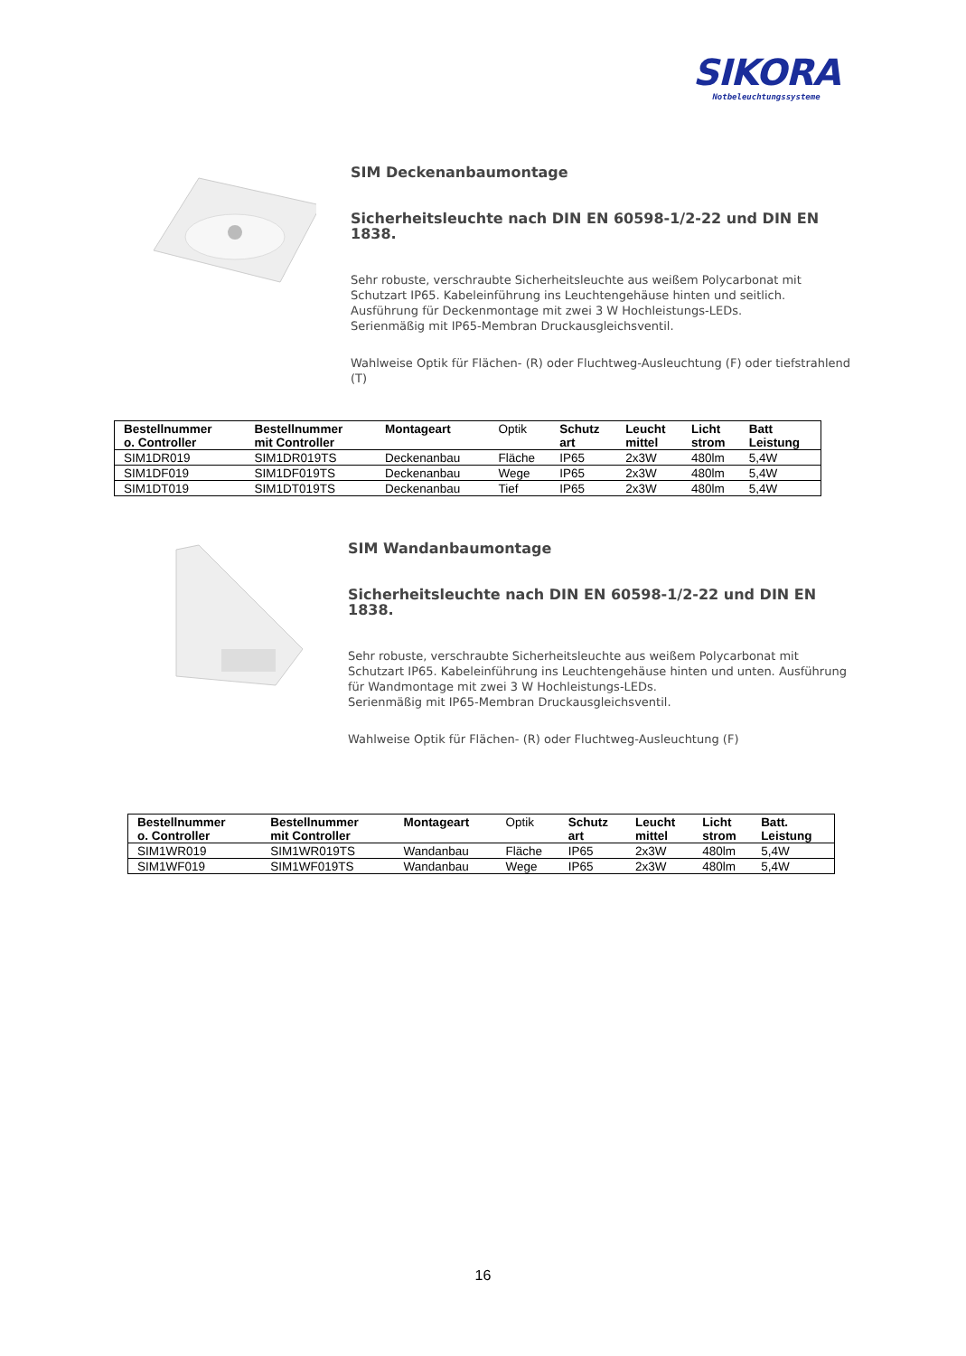SIKORA
Notbeleuchtungssysteme
SIM Deckenanbaumontage
Sicherheitsleuchte nach DIN EN 60598-1/2-22 und DIN EN 1838.
Sehr robuste, verschraubte Sicherheitsleuchte aus weißem Polycarbonat mit Schutzart IP65. Kabeleinführung ins Leuchtengehäuse hinten und seitlich. Ausführung für Deckenmontage mit zwei 3 W Hochleistungs-LEDs.
Serienmäßig mit IP65-Membran Druckausgleichsventil.
Wahlweise Optik für Flächen- (R) oder Fluchtweg-Ausleuchtung (F) oder tiefstrahlend (T)
| Bestellnummer o. Controller | Bestellnummer mit Controller | Montageart | Optik | Schutz art | Leucht mittel | Licht strom | Batt Leistung |
| --- | --- | --- | --- | --- | --- | --- | --- |
| SIM1DR019 | SIM1DR019TS | Deckenanbau | Fläche | IP65 | 2x3W | 480lm | 5,4W |
| SIM1DF019 | SIM1DF019TS | Deckenanbau | Wege | IP65 | 2x3W | 480lm | 5,4W |
| SIM1DT019 | SIM1DT019TS | Deckenanbau | Tief | IP65 | 2x3W | 480lm | 5,4W |
SIM Wandanbaumontage
Sicherheitsleuchte nach DIN EN 60598-1/2-22 und DIN EN 1838.
Sehr robuste, verschraubte Sicherheitsleuchte aus weißem Polycarbonat mit Schutzart IP65. Kabeleinführung ins Leuchtengehäuse hinten und unten. Ausführung für Wandmontage mit zwei 3 W Hochleistungs-LEDs.
Serienmäßig mit IP65-Membran Druckausgleichsventil.
Wahlweise Optik für Flächen- (R) oder Fluchtweg-Ausleuchtung (F)
| Bestellnummer o. Controller | Bestellnummer mit Controller | Montageart | Optik | Schutz art | Leucht mittel | Licht strom | Batt. Leistung |
| --- | --- | --- | --- | --- | --- | --- | --- |
| SIM1WR019 | SIM1WR019TS | Wandanbau | Fläche | IP65 | 2x3W | 480lm | 5,4W |
| SIM1WF019 | SIM1WF019TS | Wandanbau | Wege | IP65 | 2x3W | 480lm | 5,4W |
16